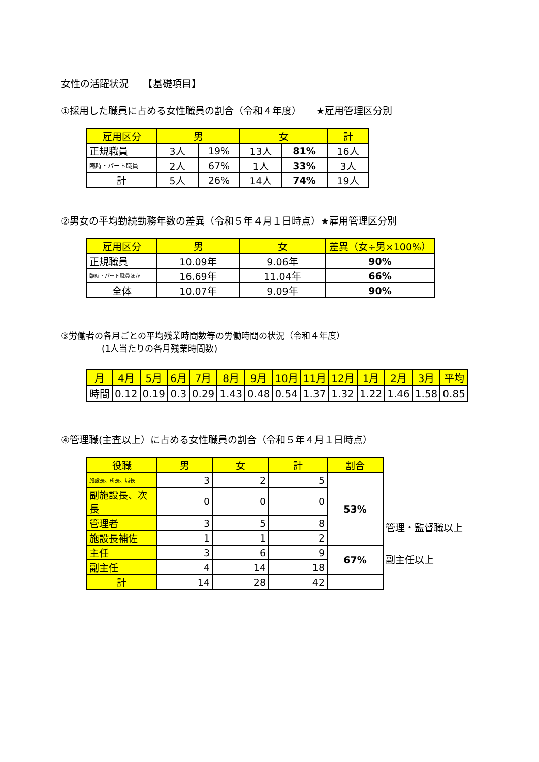女性の活躍状況　　【基礎項目】
①採用した職員に占める女性職員の割合（令和４年度）　　★雇用管理区分別
| 雇用区分 | 男 | | 女 | | 計 |
| --- | --- | --- | --- | --- | --- |
| 正規職員 | 3人 | 19% | 13人 | 81% | 16人 |
| 臨時・パート職員 | 2人 | 67% | 1人 | 33% | 3人 |
| 計 | 5人 | 26% | 14人 | 74% | 19人 |
②男女の平均勤続勤務年数の差異（令和５年４月１日時点）★雇用管理区分別
| 雇用区分 | 男 | 女 | 差異（女÷男×100%） |
| --- | --- | --- | --- |
| 正規職員 | 10.09年 | 9.06年 | 90% |
| 臨時・パート職員ほか | 16.69年 | 11.04年 | 66% |
| 全体 | 10.07年 | 9.09年 | 90% |
③労働者の各月ごとの平均残業時間数等の労働時間の状況（令和４年度）
(1人当たりの各月残業時間数)
| 月 | 4月 | 5月 | 6月 | 7月 | 8月 | 9月 | 10月 | 11月 | 12月 | 1月 | 2月 | 3月 | 平均 |
| --- | --- | --- | --- | --- | --- | --- | --- | --- | --- | --- | --- | --- | --- |
| 時間 | 0.12 | 0.19 | 0.3 | 0.29 | 1.43 | 0.48 | 0.54 | 1.37 | 1.32 | 1.22 | 1.46 | 1.58 | 0.85 |
④管理職(主査以上）に占める女性職員の割合（令和５年４月１日時点）
| 役職 | 男 | 女 | 計 | 割合 |
| --- | --- | --- | --- | --- |
| 施設長、所長、局長 | 3 | 2 | 5 | 53% |
| 副施設長、次長 | 0 | 0 | 0 | |
| 管理者 | 3 | 5 | 8 | |
| 施設長補佐 | 1 | 1 | 2 | |
| 主任 | 3 | 6 | 9 | 67% |
| 副主任 | 4 | 14 | 18 | |
| 計 | 14 | 28 | 42 | |
管理・監督職以上
副主任以上